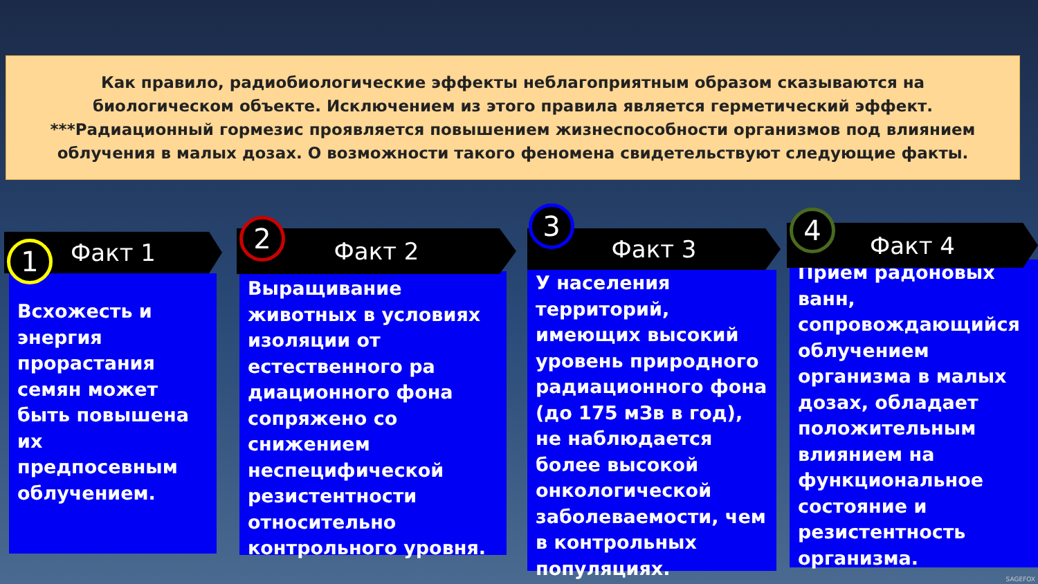Как правило, радиобиологические эффекты неблагоприятным образом сказываются на
биологическом объекте. Исключением из этого правила является герметический эффект.
***Радиационный гормезис проявляется повышением жизнеспособности организмов под влиянием
облучения в малых дозах. О возможности такого феномена свидетельствуют следующие факты.
Факт 1
1
Всхожесть и энергия прорастания семян может быть повышена их предпосевным облучением.
Факт 2
2
Выращивание животных в условиях изоляции от естественного ра диационного фона сопряжено со снижением неспецифической резистентности относительно контрольного уровня.
Факт 3
3
У населения территорий, имеющих высокий уровень природного радиационного фона (до 175 мЗв в год), не наблюдается более высокой онкологической заболеваемости, чем в контрольных популяциях.
Факт 4
4
Прием радоновых ванн, сопровождающийся облучением организма в малых дозах, обладает положительным влиянием на функциональное состояние и резистентность организма.
SAGEFOX